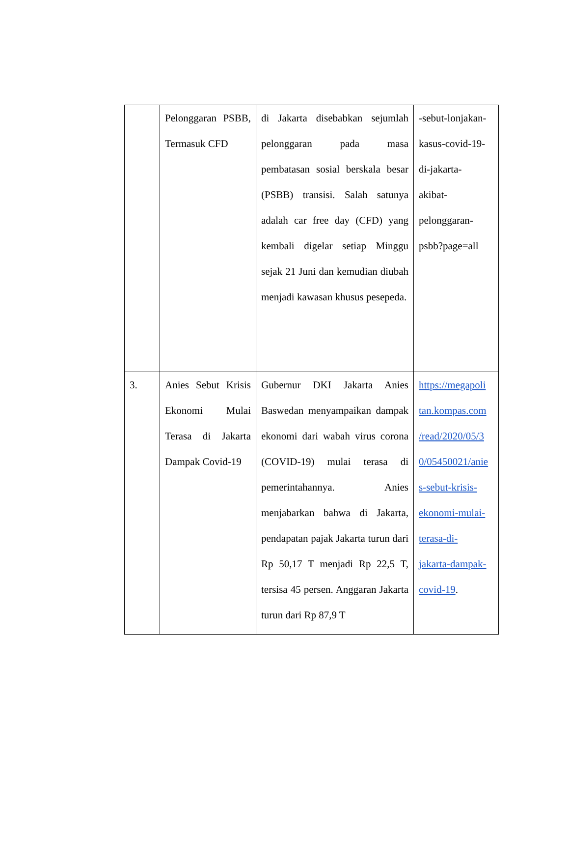| | Pelonggaran PSBB, Termasuk CFD | di Jakarta disebabkan sejumlah pelonggaran pada masa pembatasan sosial berskala besar (PSBB) transisi. Salah satunya adalah car free day (CFD) yang kembali digelar setiap Minggu sejak 21 Juni dan kemudian diubah menjadi kawasan khusus pesepeda. | -sebut-lonjakan- kasus-covid-19- di-jakarta- akibat- pelonggaran- psbb?page=all |
| 3. | Anies Sebut Krisis Ekonomi Mulai Terasa di Jakarta Dampak Covid-19 | Gubernur DKI Jakarta Anies Baswedan menyampaikan dampak ekonomi dari wabah virus corona (COVID-19) mulai terasa di pemerintahannya. Anies menjabarkan bahwa di Jakarta, pendapatan pajak Jakarta turun dari Rp 50,17 T menjadi Rp 22,5 T, tersisa 45 persen. Anggaran Jakarta turun dari Rp 87,9 T | https://megapoli tan.kompas.com /read/2020/05/3 0/05450021/anie s-sebut-krisis- ekonomi-mulai- terasa-di- jakarta-dampak- covid-19 . |